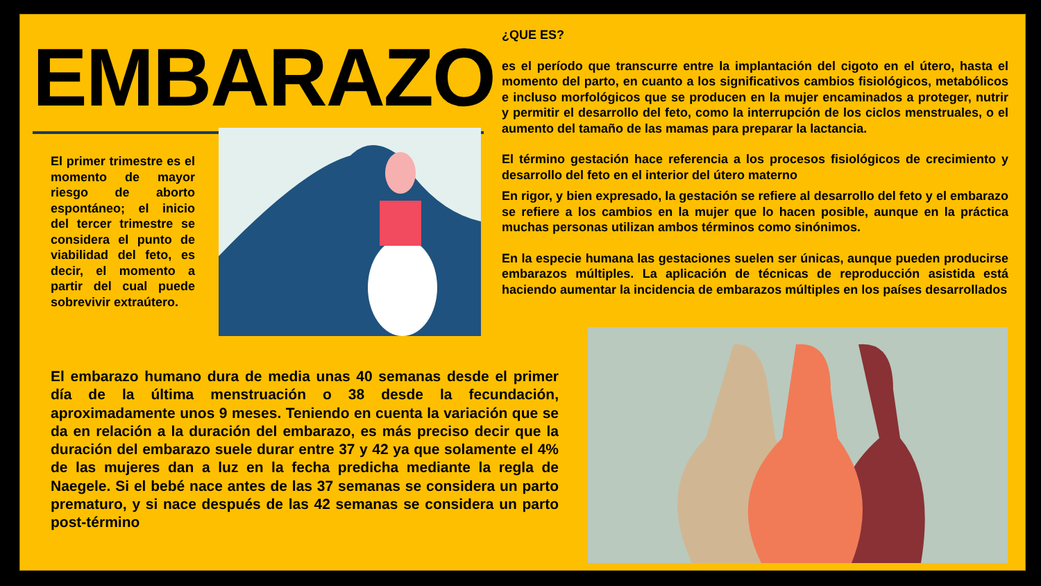EMBARAZO
El primer trimestre es el momento de mayor riesgo de aborto espontáneo; el inicio del tercer trimestre se considera el punto de viabilidad del feto, es decir, el momento a partir del cual puede sobrevivir extraútero.
¿QUE ES?
es el período que transcurre entre la implantación del cigoto en el útero, hasta el momento del parto, en cuanto a los significativos cambios fisiológicos, metabólicos e incluso morfológicos que se producen en la mujer encaminados a proteger, nutrir y permitir el desarrollo del feto, como la interrupción de los ciclos menstruales, o el aumento del tamaño de las mamas para preparar la lactancia.
El término gestación hace referencia a los procesos fisiológicos de crecimiento y desarrollo del feto en el interior del útero materno
En rigor, y bien expresado, la gestación se refiere al desarrollo del feto y el embarazo se refiere a los cambios en la mujer que lo hacen posible, aunque en la práctica muchas personas utilizan ambos términos como sinónimos.
En la especie humana las gestaciones suelen ser únicas, aunque pueden producirse embarazos múltiples. La aplicación de técnicas de reproducción asistida está haciendo aumentar la incidencia de embarazos múltiples en los países desarrollados
El embarazo humano dura de media unas 40 semanas desde el primer día de la última menstruación o 38 desde la fecundación, aproximadamente unos 9 meses. Teniendo en cuenta la variación que se da en relación a la duración del embarazo, es más preciso decir que la duración del embarazo suele durar entre 37 y 42 ya que solamente el 4% de las mujeres dan a luz en la fecha predicha mediante la regla de Naegele. Si el bebé nace antes de las 37 semanas se considera un parto prematuro, y si nace después de las 42 semanas se considera un parto post-término